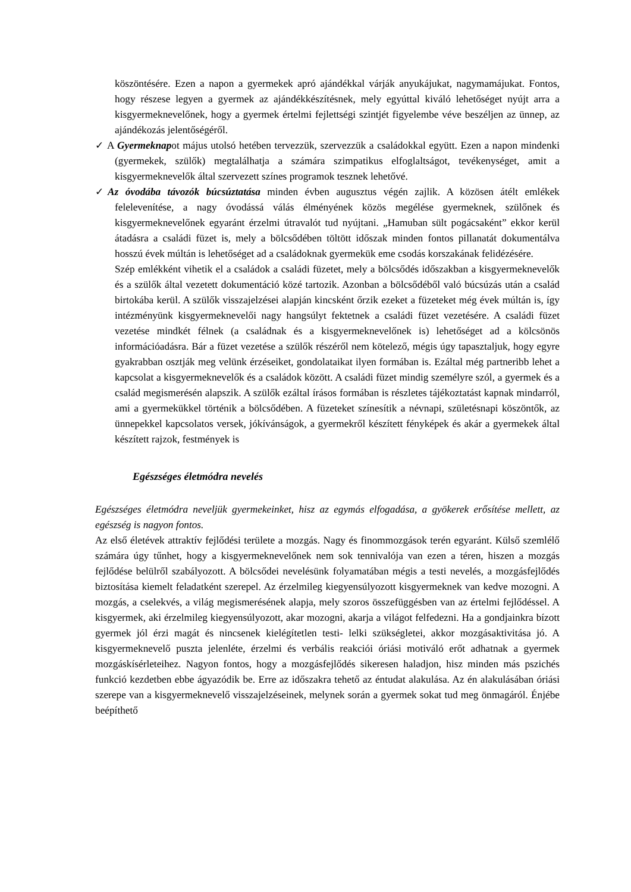köszöntésére. Ezen a napon a gyermekek apró ajándékkal várják anyukájukat, nagymamájukat. Fontos, hogy részese legyen a gyermek az ajándékkészítésnek, mely egyúttal kiváló lehetőséget nyújt arra a kisgyermeknevelőnek, hogy a gyermek értelmi fejlettségi szintjét figyelembe véve beszéljen az ünnep, az ajándékozás jelentőségéről.
✓ A Gyermeknapot május utolsó hetében tervezzük, szervezzük a családokkal együtt. Ezen a napon mindenki (gyermekek, szülők) megtalálhatja a számára szimpatikus elfoglaltságot, tevékenységet, amit a kisgyermeknevelők által szervezett színes programok tesznek lehetővé.
✓Az óvodába távozók búcsúztatása minden évben augusztus végén zajlik. A közösen átélt emlékek felelevenítése, a nagy óvodássá válás élményének közös megélése gyermeknek, szülőnek és kisgyermeknevelőnek egyaránt érzelmi útravalót tud nyújtani. „Hamuban sült pogácsaként” ekkor kerül átadásra a családi füzet is, mely a bölcsődében töltött időszak minden fontos pillanatát dokumentálva hosszú évek múltán is lehetőséget ad a családoknak gyermekük eme csodás korszakának felidézésére.
Szép emlékként vihetik el a családok a családi füzetet, mely a bölcsődés időszakban a kisgyermeknevelők és a szülők által vezetett dokumentáció közé tartozik. Azonban a bölcsődéből való búcsúzás után a család birtokába kerül. A szülők visszajelzései alapján kincsként őrzik ezeket a füzeteket még évek múltán is, így intézményünk kisgyermeknevelői nagy hangsúlyt fektetnek a családi füzet vezetésére. A családi füzet vezetése mindkét félnek (a családnak és a kisgyermeknevelőnek is) lehetőséget ad a kölcsönös információadásra. Bár a füzet vezetése a szülők részéről nem kötelező, mégis úgy tapasztaljuk, hogy egyre gyakrabban osztják meg velünk érzéseiket, gondolataikat ilyen formában is. Ezáltal még partneribb lehet a kapcsolat a kisgyermeknevelők és a családok között. A családi füzet mindig személyre szól, a gyermek és a család megismerésén alapszik. A szülők ezáltal írásos formában is részletes tájékoztatást kapnak mindarról, ami a gyermekükkel történik a bölcsődében. A füzeteket színesítik a névnapi, születésnapi köszöntők, az ünnepekkel kapcsolatos versek, jókívánságok, a gyermekről készített fényképek és akár a gyermekek által készített rajzok, festmények is
Egészséges életmódra nevelés
Egészséges életmódra neveljük gyermekeinket, hisz az egymás elfogadása, a gyökerek erősítése mellett, az egészség is nagyon fontos.
Az első életévek attraktív fejlődési területe a mozgás. Nagy és finommozgások terén egyaránt. Külső szemlélő számára úgy tűnhet, hogy a kisgyermeknevelőnek nem sok tennivalója van ezen a téren, hiszen a mozgás fejlődése belülről szabályozott. A bölcsődei nevelésünk folyamatában mégis a testi nevelés, a mozgásfejlődés biztosítása kiemelt feladatként szerepel. Az érzelmileg kiegyensúlyozott kisgyermeknek van kedve mozogni. A mozgás, a cselekvés, a világ megismerésének alapja, mely szoros összefüggésben van az értelmi fejlődéssel. A kisgyermek, aki érzelmileg kiegyensúlyozott, akar mozogni, akarja a világot felfedezni. Ha a gondjainkra bízott gyermek jól érzi magát és nincsenek kielégítetlen testi- lelki szükségletei, akkor mozgásaktivitása jó. A kisgyermeknevelő puszta jelenléte, érzelmi és verbális reakciói óriási motiváló erőt adhatnak a gyermek mozgáskísérleteihez. Nagyon fontos, hogy a mozgásfejlődés sikeresen haladjon, hisz minden más pszichés funkció kezdetben ebbe ágyazódik be. Erre az időszakra tehető az éntudat alakulása. Az én alakulásában óriási szerepe van a kisgyermeknevelő visszajelzéseinek, melynek során a gyermek sokat tud meg önmagáról. Énjébe beépíthető